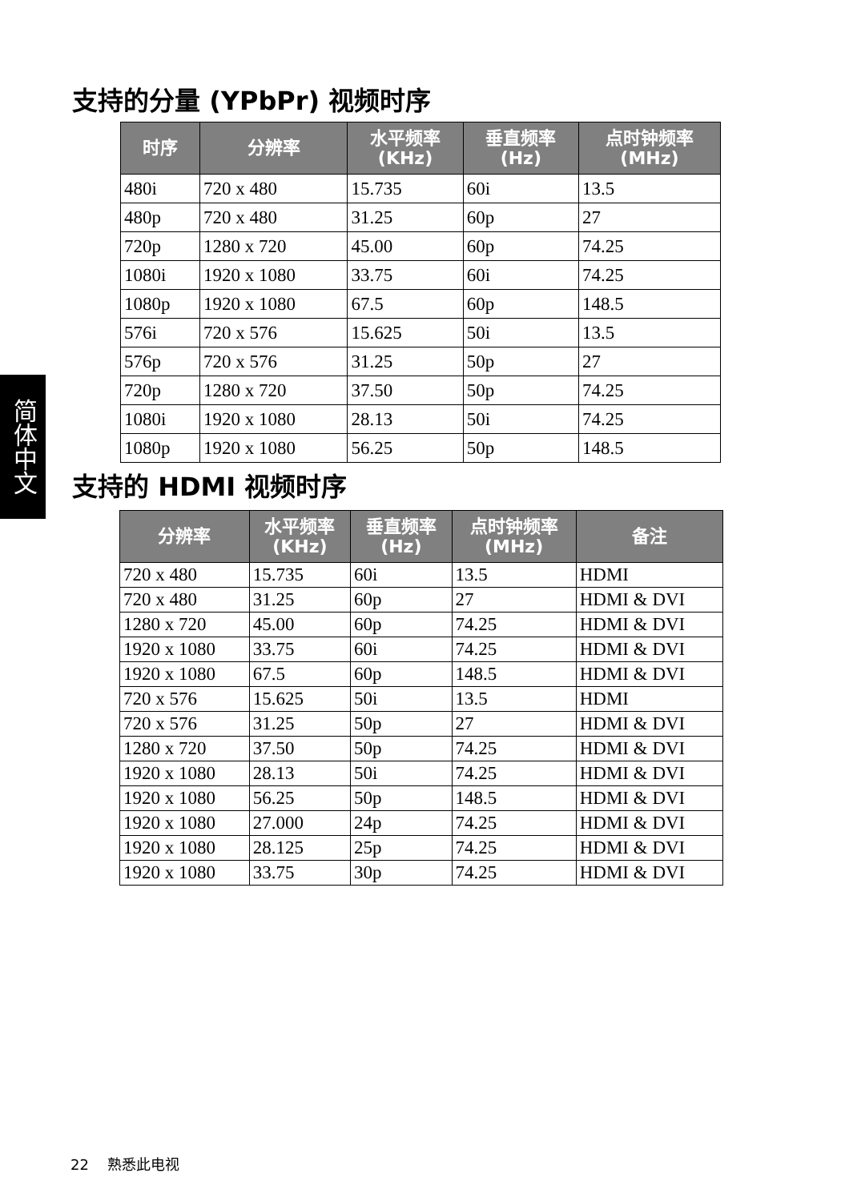简体中文
支持的分量 (YPbPr) 视频时序
| 时序 | 分辨率 | 水平频率 (KHz) | 垂直频率 (Hz) | 点时钟频率 (MHz) |
| --- | --- | --- | --- | --- |
| 480i | 720 x 480 | 15.735 | 60i | 13.5 |
| 480p | 720 x 480 | 31.25 | 60p | 27 |
| 720p | 1280 x 720 | 45.00 | 60p | 74.25 |
| 1080i | 1920 x 1080 | 33.75 | 60i | 74.25 |
| 1080p | 1920 x 1080 | 67.5 | 60p | 148.5 |
| 576i | 720 x 576 | 15.625 | 50i | 13.5 |
| 576p | 720 x 576 | 31.25 | 50p | 27 |
| 720p | 1280 x 720 | 37.50 | 50p | 74.25 |
| 1080i | 1920 x 1080 | 28.13 | 50i | 74.25 |
| 1080p | 1920 x 1080 | 56.25 | 50p | 148.5 |
支持的 HDMI 视频时序
| 分辨率 | 水平频率 (KHz) | 垂直频率 (Hz) | 点时钟频率 (MHz) | 备注 |
| --- | --- | --- | --- | --- |
| 720 x 480 | 15.735 | 60i | 13.5 | HDMI |
| 720 x 480 | 31.25 | 60p | 27 | HDMI & DVI |
| 1280 x 720 | 45.00 | 60p | 74.25 | HDMI & DVI |
| 1920 x 1080 | 33.75 | 60i | 74.25 | HDMI & DVI |
| 1920 x 1080 | 67.5 | 60p | 148.5 | HDMI & DVI |
| 720 x 576 | 15.625 | 50i | 13.5 | HDMI |
| 720 x 576 | 31.25 | 50p | 27 | HDMI & DVI |
| 1280 x 720 | 37.50 | 50p | 74.25 | HDMI & DVI |
| 1920 x 1080 | 28.13 | 50i | 74.25 | HDMI & DVI |
| 1920 x 1080 | 56.25 | 50p | 148.5 | HDMI & DVI |
| 1920 x 1080 | 27.000 | 24p | 74.25 | HDMI & DVI |
| 1920 x 1080 | 28.125 | 25p | 74.25 | HDMI & DVI |
| 1920 x 1080 | 33.75 | 30p | 74.25 | HDMI & DVI |
22 熟悉此电视